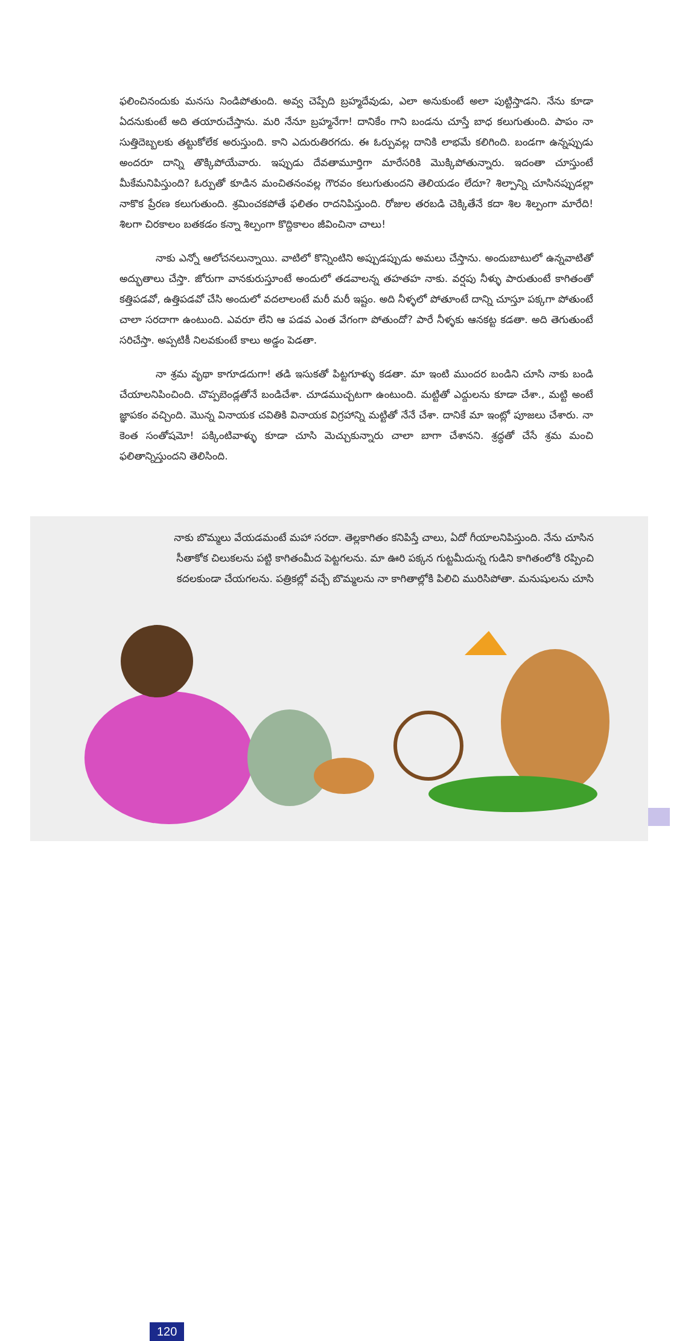ఫలించినందుకు మనసు నిండిపోతుంది. అవ్వ చెప్పేది బ్రహ్మదేవుడు, ఎలా అనుకుంటే అలా పుట్టిస్తాడని. నేను కూడా ఏదనుకుంటే అది తయారుచేస్తాను. మరి నేనూ బ్రహ్మనేగా! దానికేం గాని బండను చూస్తే బాధ కలుగుతుంది. పాపం నా సుత్తిదెబ్బలకు తట్టుకోలేక అరుస్తుంది. కాని ఎదురుతిరగదు. ఈ ఓర్పువల్ల దానికి లాభమే కలిగింది. బండగా ఉన్నప్పుడు అందరూ దాన్ని తొక్కిపోయేవారు. ఇప్పుడు దేవతామూర్తిగా మారేసరికి మొక్కిపోతున్నారు. ఇదంతా చూస్తుంటే మీకేమనిపిస్తుంది? ఓర్పుతో కూడిన మంచితనంవల్ల గౌరవం కలుగుతుందని తెలియడం లేదూ? శిల్పాన్ని చూసినప్పుడల్లా నాకొక ప్రేరణ కలుగుతుంది. శ్రమించకపోతే ఫలితం రాదనిపిస్తుంది. రోజుల తరబడి చెక్కితేనే కదా శిల శిల్పంగా మారేది! శిలగా చిరకాలం బతకడం కన్నా శిల్పంగా కొద్దికాలం జీవించినా చాలు!
నాకు ఎన్నో ఆలోచనలున్నాయి. వాటిలో కొన్నింటిని అప్పుడప్పుడు అమలు చేస్తాను. అందుబాటులో ఉన్నవాటితో అద్భుతాలు చేస్తా. జోరుగా వానకురుస్తూంటే అందులో తడవాలన్న తహతహ నాకు. వర్షపు నీళ్ళు పారుతుంటే కాగితంతో కత్తిపడవో, ఉత్తిపడవో చేసి అందులో వదలాలంటే మరీ మరీ ఇష్టం. అది నీళ్ళలో పోతూంటే దాన్ని చూస్తూ పక్కగా పోతుంటే చాలా సరదాగా ఉంటుంది. ఎవరూ లేని ఆ పడవ ఎంత వేగంగా పోతుందో? పారే నీళ్ళకు ఆనకట్ట కడతా. అది తెగుతుంటే సరిచేస్తా. అప్పటికీ నిలవకుంటే కాలు అడ్డం పెడతా.
నా శ్రమ వృథా కాగూడదుగా! తడి ఇసుకతో పిట్టగూళ్ళు కడతా. మా ఇంటి ముందర బండిని చూసి నాకు బండి చేయాలనిపించింది. చొప్పబెండ్లతోనే బండిచేశా. చూడముచ్చటగా ఉంటుంది. మట్టితో ఎద్దులను కూడా చేశా., మట్టి అంటే జ్ఞాపకం వచ్చింది. మొన్న వినాయక చవితికి వినాయక విగ్రహాన్ని మట్టితో నేనే చేశా. దానికే మా ఇంట్లో పూజలు చేశారు. నా కెంత సంతోషమో! పక్కింటివాళ్ళు కూడా చూసి మెచ్చుకున్నారు చాలా బాగా చేశానని. శ్రద్ధతో చేసే శ్రమ మంచి ఫలితాన్నిస్తుందని తెలిసింది.
నాకు బొమ్మలు వేయడమంటే మహా సరదా. తెల్లకాగితం కనిపిస్తే చాలు, ఏదో గీయాలనిపిస్తుంది. నేను చూసిన సీతాకోక చిలుకలను పట్టి కాగితంమీద పెట్టగలను. మా ఊరి పక్కన గుట్టమీదున్న గుడిని కాగితంలోకి రప్పించి కదలకుండా చేయగలను. పత్రికల్లో వచ్చే బొమ్మలను నా కాగితాల్లోకి పిలిచి మురిసిపోతా. మనుషులను చూసి
120